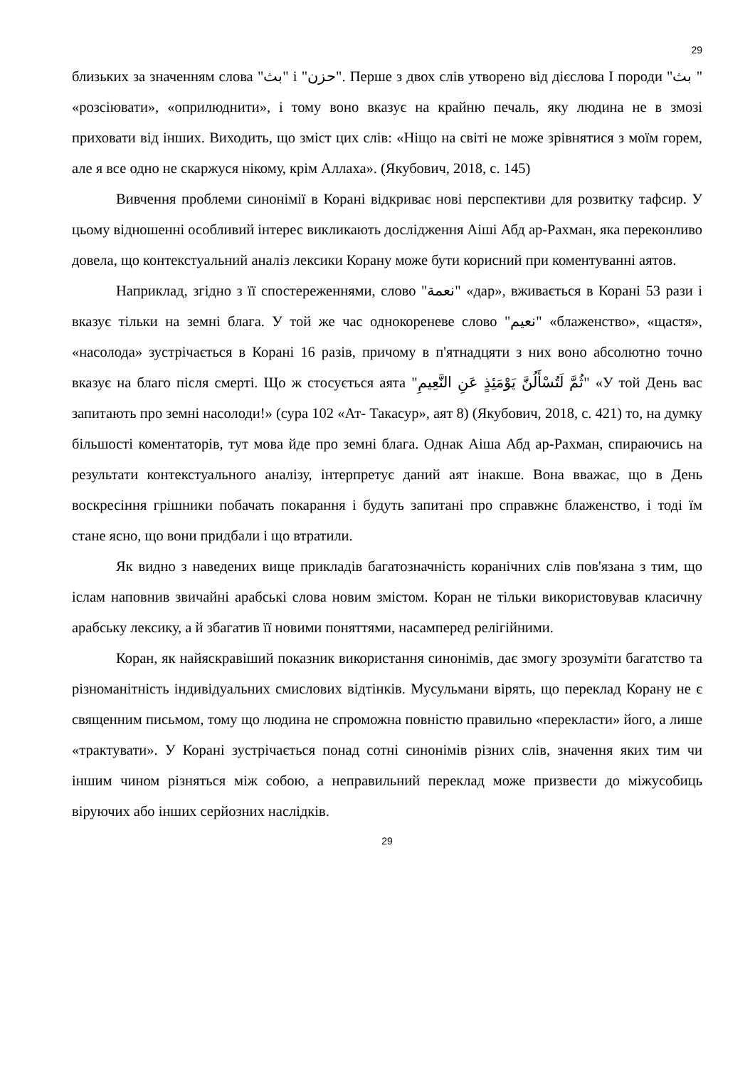29
близьких за значенням слова "بث" і "حزن". Перше з двох слів утворено від дієслова I породи "بث " «розсіювати», «оприлюднити», і тому воно вказує на крайню печаль, яку людина не в змозі приховати від інших. Виходить, що зміст цих слів: «Ніщо на світі не може зрівнятися з моїм горем, але я все одно не скаржуся нікому, крім Аллаха». (Якубович, 2018, с. 145)
Вивчення проблеми синонімії в Корані відкриває нові перспективи для розвитку тафсир. У цьому відношенні особливий інтерес викликають дослідження Аіші Абд ар-Рахман, яка переконливо довела, що контекстуальний аналіз лексики Корану може бути корисний при коментуванні аятов.
Наприклад, згідно з її спостереженнями, слово "نعمة" «дар», вживається в Корані 53 рази і вказує тільки на земні блага. У той же час однокореневе слово "نعيم" «блаженство», «щастя», «насолода» зустрічається в Корані 16 разів, причому в п'ятнадцяти з них воно абсолютно точно вказує на благо після смерті. Що ж стосується аята "ثُمَّ لَتُسْأَلُنَّ يَوْمَئِذٍ عَنِ النَّعِيمِ" «У той День вас запитають про земні насолоди!» (сура 102 «Ат- Такасур», аят 8) (Якубович, 2018, с. 421) то, на думку більшості коментаторів, тут мова йде про земні блага. Однак Аіша Абд ар-Рахман, спираючись на результати контекстуального аналізу, інтерпретує даний аят інакше. Вона вважає, що в День воскресіння грішники побачать покарання і будуть запитані про справжнє блаженство, і тоді їм стане ясно, що вони придбали і що втратили.
Як видно з наведених вище прикладів багатозначність коранічних слів пов'язана з тим, що іслам наповнив звичайні арабські слова новим змістом. Коран не тільки використовував класичну арабську лексику, а й збагатив її новими поняттями, насамперед релігійними.
Коран, як найяскравіший показник використання синонімів, дає змогу зрозуміти багатство та різноманітність індивідуальних смислових відтінків. Мусульмани вірять, що переклад Корану не є священним письмом, тому що людина не спроможна повністю правильно «перекласти» його, а лише «трактувати». У Корані зустрічається понад сотні синонімів різних слів, значення яких тим чи іншим чином різняться між собою, а неправильний переклад може призвести до міжусобиць віруючих або інших серйозних наслідків.
29